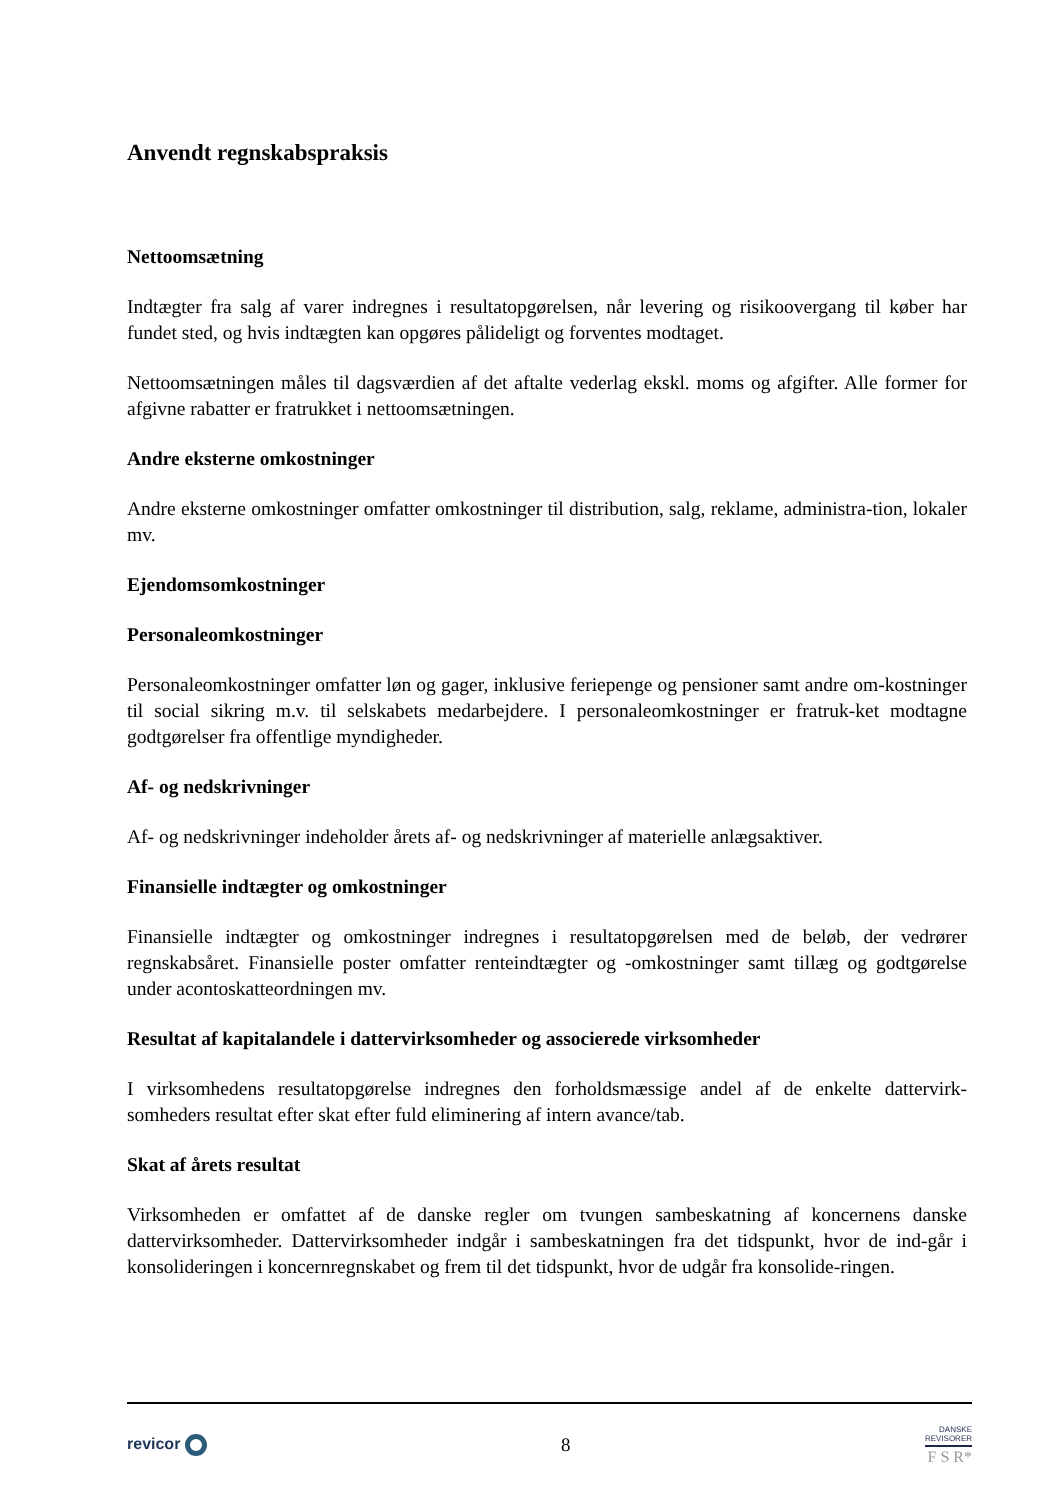Anvendt regnskabspraksis
Nettoomsætning
Indtægter fra salg af varer indregnes i resultatopgørelsen, når levering og risikoovergang til køber har fundet sted, og hvis indtægten kan opgøres pålideligt og forventes modtaget.
Nettoomsætningen måles til dagsværdien af det aftalte vederlag ekskl. moms og afgifter. Alle former for afgivne rabatter er fratrukket i nettoomsætningen.
Andre eksterne omkostninger
Andre eksterne omkostninger omfatter omkostninger til distribution, salg, reklame, administra-tion, lokaler mv.
Ejendomsomkostninger
Personaleomkostninger
Personaleomkostninger omfatter løn og gager, inklusive feriepenge og pensioner samt andre om-kostninger til social sikring m.v. til selskabets medarbejdere. I personaleomkostninger er fratruk-ket modtagne godtgørelser fra offentlige myndigheder.
Af- og nedskrivninger
Af- og nedskrivninger indeholder årets af- og nedskrivninger af materielle anlægsaktiver.
Finansielle indtægter og omkostninger
Finansielle indtægter og omkostninger indregnes i resultatopgørelsen med de beløb, der vedrører regnskabsåret. Finansielle poster omfatter renteindtægter og -omkostninger samt tillæg og godtgørelse under acontoskatteordningen mv.
Resultat af kapitalandele i dattervirksomheder og associerede virksomheder
I virksomhedens resultatopgørelse indregnes den forholdsmæssige andel af de enkelte dattervirk-somheders resultat efter skat efter fuld eliminering af intern avance/tab.
Skat af årets resultat
Virksomheden er omfattet af de danske regler om tvungen sambeskatning af koncernens danske dattervirksomheder. Dattervirksomheder indgår i sambeskatningen fra det tidspunkt, hvor de ind-går i konsolideringen i koncernregnskabet og frem til det tidspunkt, hvor de udgår fra konsolide-ringen.
revicor
8
DANSKE
REVISORER
F S R*